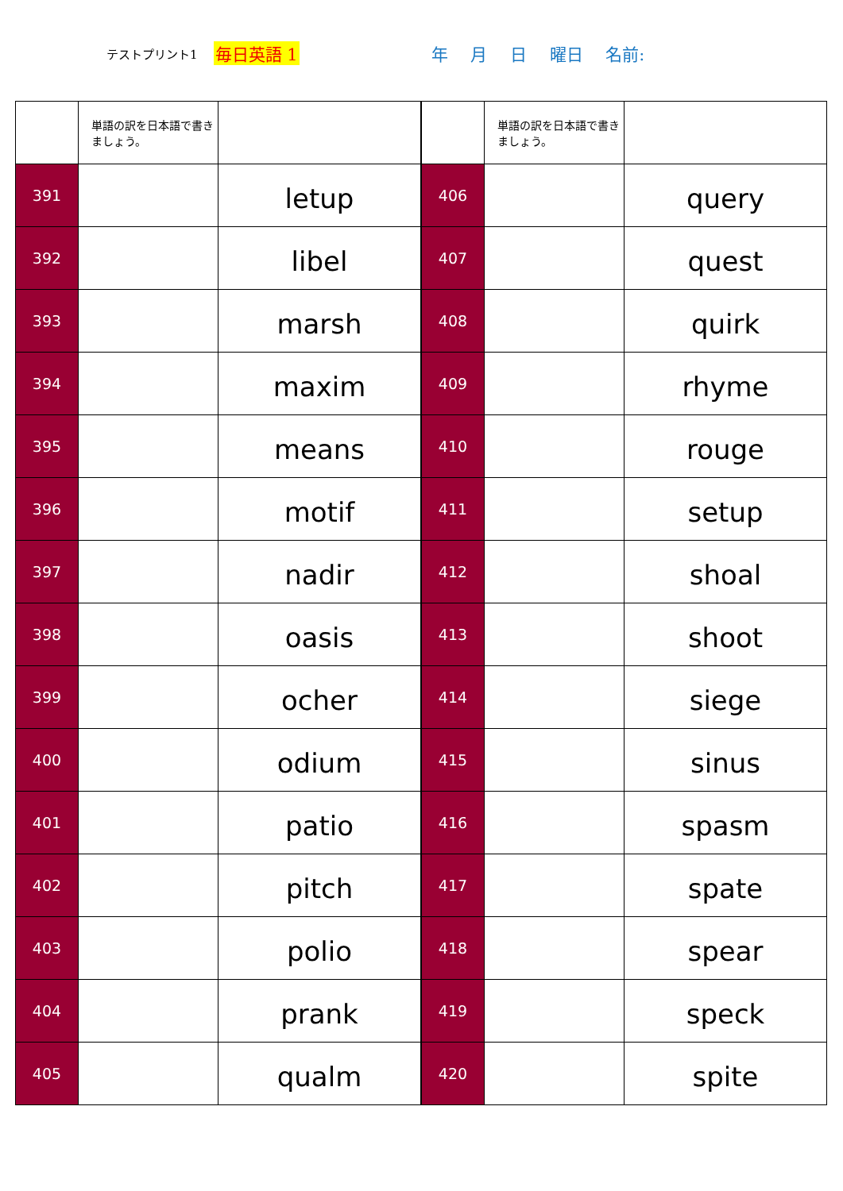テストプリント1 毎日英語 1 年 月 日 曜日 名前:
| | 単語の訳を日本語で書きましょう。 | |
| 391 | | letup |
| 392 | | libel |
| 393 | | marsh |
| 394 | | maxim |
| 395 | | means |
| 396 | | motif |
| 397 | | nadir |
| 398 | | oasis |
| 399 | | ocher |
| 400 | | odium |
| 401 | | patio |
| 402 | | pitch |
| 403 | | polio |
| 404 | | prank |
| 405 | | qualm |
| | 単語の訳を日本語で書きましょう。 | |
| 406 | | query |
| 407 | | quest |
| 408 | | quirk |
| 409 | | rhyme |
| 410 | | rouge |
| 411 | | setup |
| 412 | | shoal |
| 413 | | shoot |
| 414 | | siege |
| 415 | | sinus |
| 416 | | spasm |
| 417 | | spate |
| 418 | | spear |
| 419 | | speck |
| 420 | | spite |